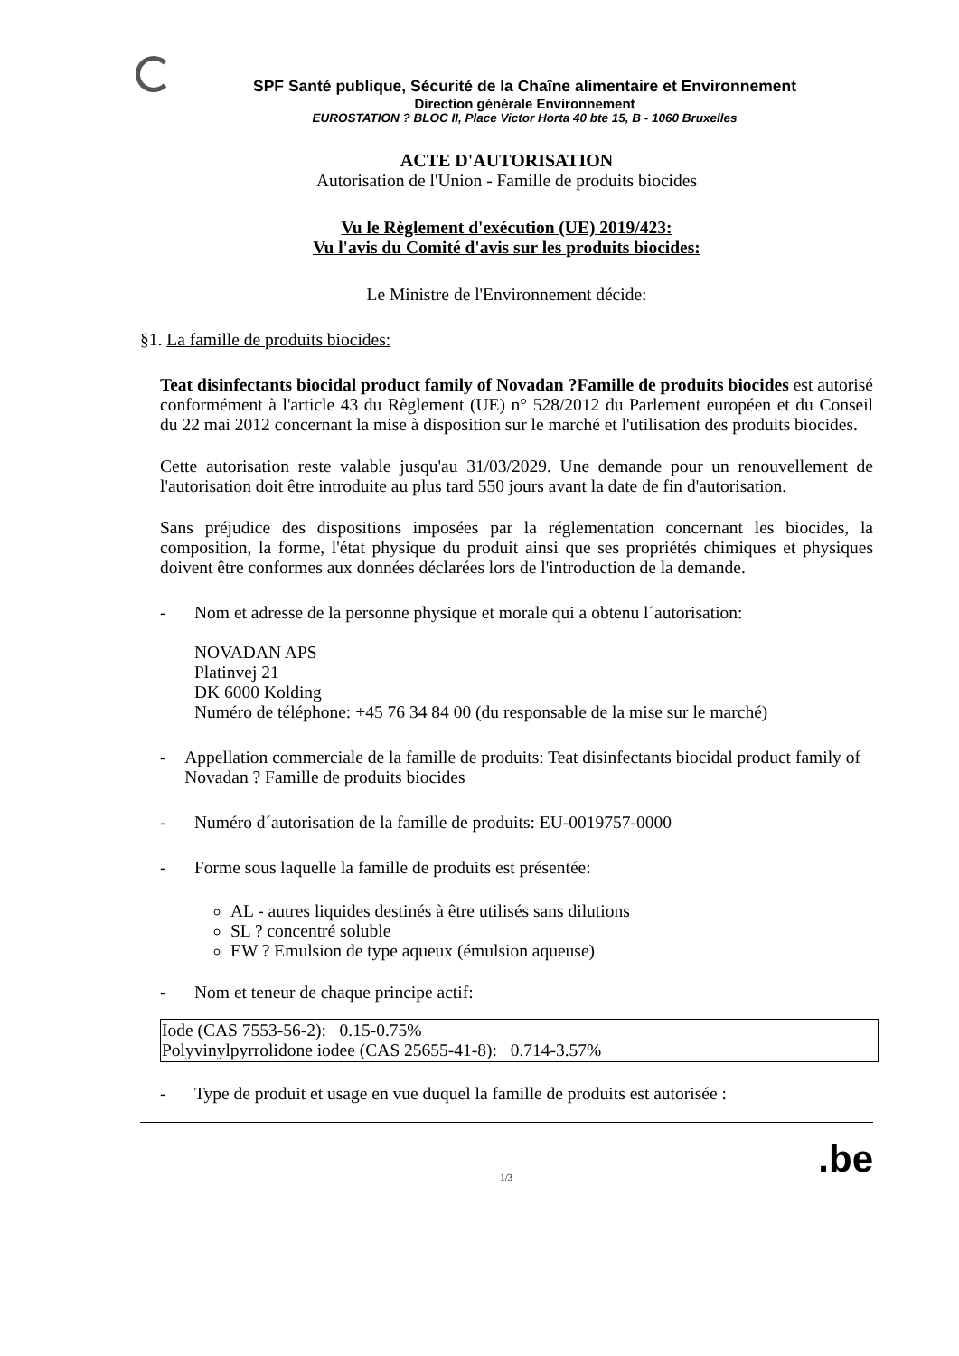SPF Santé publique, Sécurité de la Chaîne alimentaire et Environnement
Direction générale Environnement
EUROSTATION ? BLOC II, Place Victor Horta 40 bte 15, B - 1060 Bruxelles
ACTE D'AUTORISATION
Autorisation de l'Union - Famille de produits biocides
Vu le Règlement d'exécution (UE) 2019/423:
Vu l'avis du Comité d'avis sur les produits biocides:
Le Ministre de l'Environnement décide:
§1. La famille de produits biocides:
Teat disinfectants biocidal product family of Novadan ?Famille de produits biocides est autorisé conformément à l'article 43 du Règlement (UE) n° 528/2012 du Parlement européen et du Conseil du 22 mai 2012 concernant la mise à disposition sur le marché et l'utilisation des produits biocides.
Cette autorisation reste valable jusqu'au 31/03/2029. Une demande pour un renouvellement de l'autorisation doit être introduite au plus tard 550 jours avant la date de fin d'autorisation.
Sans préjudice des dispositions imposées par la réglementation concernant les biocides, la composition, la forme, l'état physique du produit ainsi que ses propriétés chimiques et physiques doivent être conformes aux données déclarées lors de l'introduction de la demande.
- Nom et adresse de la personne physique et morale qui a obtenu l´autorisation:
NOVADAN APS
Platinvej 21
DK 6000 Kolding
Numéro de téléphone: +45 76 34 84 00 (du responsable de la mise sur le marché)
- Appellation commerciale de la famille de produits: Teat disinfectants biocidal product family of Novadan ? Famille de produits biocides
- Numéro d´autorisation de la famille de produits: EU-0019757-0000
- Forme sous laquelle la famille de produits est présentée:
AL - autres liquides destinés à être utilisés sans dilutions
SL ? concentré soluble
EW ? Emulsion de type aqueux (émulsion aqueuse)
- Nom et teneur de chaque principe actif:
| Iode (CAS 7553-56-2): 0.15-0.75% Polyvinylpyrrolidone iodee (CAS 25655-41-8): 0.714-3.57% |
- Type de produit et usage en vue duquel la famille de produits est autorisée :
1/3.be